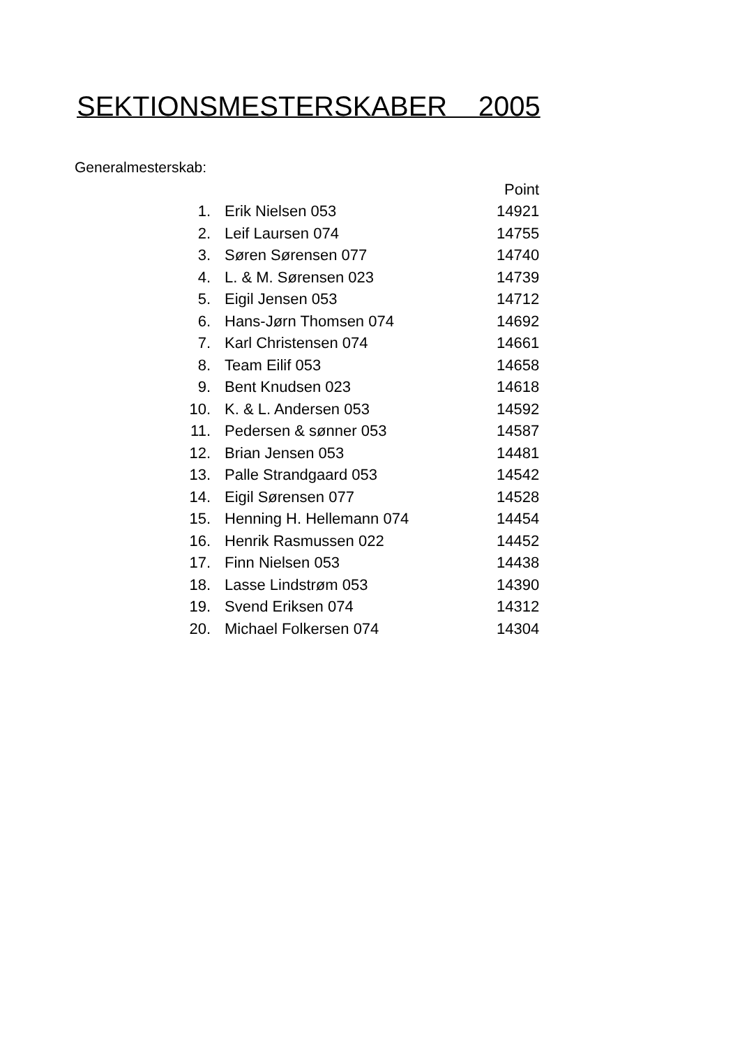SEKTIONSMESTERSKABER 2005
Generalmesterskab:
| | | Point |
| --- | --- | --- |
| 1. | Erik Nielsen 053 | 14921 |
| 2. | Leif Laursen 074 | 14755 |
| 3. | Søren Sørensen 077 | 14740 |
| 4. | L. & M. Sørensen 023 | 14739 |
| 5. | Eigil Jensen 053 | 14712 |
| 6. | Hans-Jørn Thomsen 074 | 14692 |
| 7. | Karl Christensen 074 | 14661 |
| 8. | Team Eilif 053 | 14658 |
| 9. | Bent Knudsen 023 | 14618 |
| 10. | K. & L. Andersen 053 | 14592 |
| 11. | Pedersen & sønner 053 | 14587 |
| 12. | Brian Jensen 053 | 14481 |
| 13. | Palle Strandgaard 053 | 14542 |
| 14. | Eigil Sørensen 077 | 14528 |
| 15. | Henning H. Hellemann 074 | 14454 |
| 16. | Henrik Rasmussen 022 | 14452 |
| 17. | Finn Nielsen 053 | 14438 |
| 18. | Lasse Lindstrøm 053 | 14390 |
| 19. | Svend Eriksen 074 | 14312 |
| 20. | Michael Folkersen 074 | 14304 |